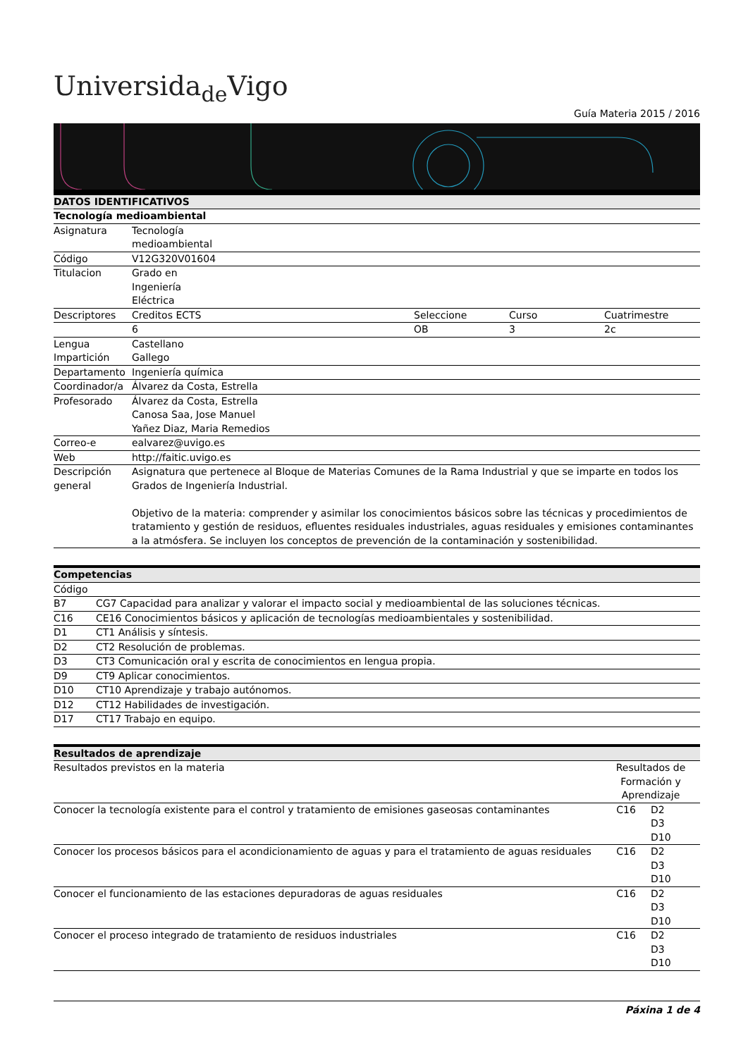Universida<sub>de</sub>Vigo
Guía Materia 2015 / 2016
| DATOS IDENTIFICATIVOS | | | | |
| --- | --- | --- | --- | --- |
| Tecnología medioambiental | | | | |
| Asignatura | Tecnología medioambiental | | | |
| Código | V12G320V01604 | | | |
| Titulacion | Grado en Ingeniería Eléctrica | | | |
| Descriptores | Creditos ECTS | Seleccione | Curso | Cuatrimestre |
| | 6 | OB | 3 | 2c |
| Lengua Impartición | Castellano Gallego | | | |
| Departamento | Ingeniería química | | | |
| Coordinador/a | Álvarez da Costa, Estrella | | | |
| Profesorado | Álvarez da Costa, Estrella Canosa Saa, Jose Manuel Yañez Diaz, Maria Remedios | | | |
| Correo-e | ealvarez@uvigo.es | | | |
| Web | http://faitic.uvigo.es | | | |
| Descripción general | Asignatura que pertenece al Bloque de Materias Comunes de la Rama Industrial y que se imparte en todos los Grados de Ingeniería Industrial. Objetivo de la materia: comprender y asimilar los conocimientos básicos sobre las técnicas y procedimientos de tratamiento y gestión de residuos, efluentes residuales industriales, aguas residuales y emisiones contaminantes a la atmósfera. Se incluyen los conceptos de prevención de la contaminación y sostenibilidad. | | | |
| Competencias | |
| --- | --- |
| Código | |
| B7 | CG7 Capacidad para analizar y valorar el impacto social y medioambiental de las soluciones técnicas. |
| C16 | CE16 Conocimientos básicos y aplicación de tecnologías medioambientales y sostenibilidad. |
| D1 | CT1 Análisis y síntesis. |
| D2 | CT2 Resolución de problemas. |
| D3 | CT3 Comunicación oral y escrita de conocimientos en lengua propia. |
| D9 | CT9 Aplicar conocimientos. |
| D10 | CT10 Aprendizaje y trabajo autónomos. |
| D12 | CT12 Habilidades de investigación. |
| D17 | CT17 Trabajo en equipo. |
| Resultados de aprendizaje | | |
| --- | --- | --- |
| Resultados previstos en la materia | Resultados de Formación y Aprendizaje | |
| Conocer la tecnología existente para el control y tratamiento de emisiones gaseosas contaminantes | C16 | D2 D3 D10 |
| Conocer los procesos básicos para el acondicionamiento de aguas y para el tratamiento de aguas residuales | C16 | D2 D3 D10 |
| Conocer el funcionamiento de las estaciones depuradoras de aguas residuales | C16 | D2 D3 D10 |
| Conocer el proceso integrado de tratamiento de residuos industriales | C16 | D2 D3 D10 |
Páxina 1 de 4